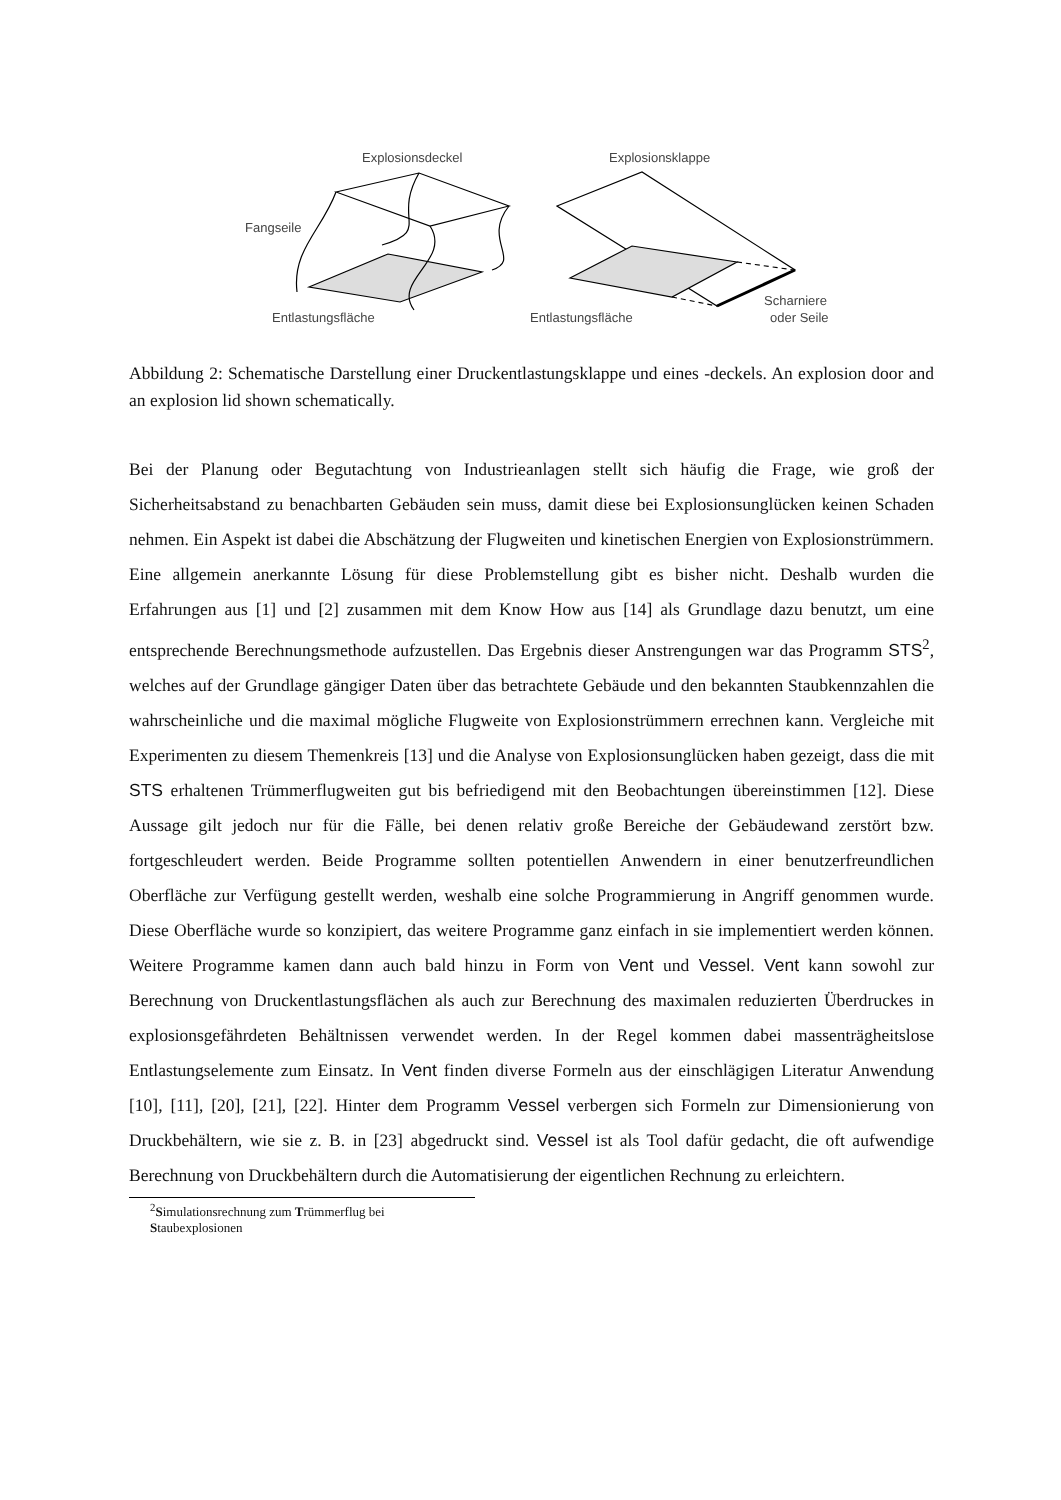Explosionsdeckel
Explosionsklappe
Fangseile
Entlastungsfläche
Entlastungsfläche
Scharniere
oder Seile
Abbildung 2: Schematische Darstellung einer Druckentlastungsklappe und eines -deckels. An explosion door and an explosion lid shown schematically.
Bei der Planung oder Begutachtung von Industrieanlagen stellt sich häufig die Frage, wie groß der Sicherheitsabstand zu benachbarten Gebäuden sein muss, damit diese bei Explosionsunglücken keinen Schaden nehmen. Ein Aspekt ist dabei die Abschätzung der Flugweiten und kinetischen Energien von Explosionstrümmern. Eine allgemein anerkannte Lösung für diese Problemstellung gibt es bisher nicht. Deshalb wurden die Erfahrungen aus [1] und [2] zusammen mit dem Know How aus [14] als Grundlage dazu benutzt, um eine entsprechende Berechnungsmethode aufzustellen. Das Ergebnis dieser Anstrengungen war das Programm STS<sup>2</sup>, welches auf der Grundlage gängiger Daten über das betrachtete Gebäude und den bekannten Staubkennzahlen die wahrscheinliche und die maximal mögliche Flugweite von Explosionstrümmern errechnen kann. Vergleiche mit Experimenten zu diesem Themenkreis [13] und die Analyse von Explosionsunglücken haben gezeigt, dass die mit STS erhaltenen Trümmerflugweiten gut bis befriedigend mit den Beobachtungen übereinstimmen [12]. Diese Aussage gilt jedoch nur für die Fälle, bei denen relativ große Bereiche der Gebäudewand zerstört bzw. fortgeschleudert werden. Beide Programme sollten potentiellen Anwendern in einer benutzerfreundlichen Oberfläche zur Verfügung gestellt werden, weshalb eine solche Programmierung in Angriff genommen wurde. Diese Oberfläche wurde so konzipiert, das weitere Programme ganz einfach in sie implementiert werden können. Weitere Programme kamen dann auch bald hinzu in Form von Vent und Vessel. Vent kann sowohl zur Berechnung von Druckentlastungsflächen als auch zur Berechnung des maximalen reduzierten Überdruckes in explosionsgefährdeten Behältnissen verwendet werden. In der Regel kommen dabei massenträgheitslose Entlastungselemente zum Einsatz. In Vent finden diverse Formeln aus der einschlägigen Literatur Anwendung [10], [11], [20], [21], [22]. Hinter dem Programm Vessel verbergen sich Formeln zur Dimensionierung von Druckbehältern, wie sie z. B. in [23] abgedruckt sind. Vessel ist als Tool dafür gedacht, die oft aufwendige Berechnung von Druckbehältern durch die Automatisierung der eigentlichen Rechnung zu erleichtern.
<sup>2</sup> Simulationsrechnung zum Trümmerflug bei Staubexplosionen